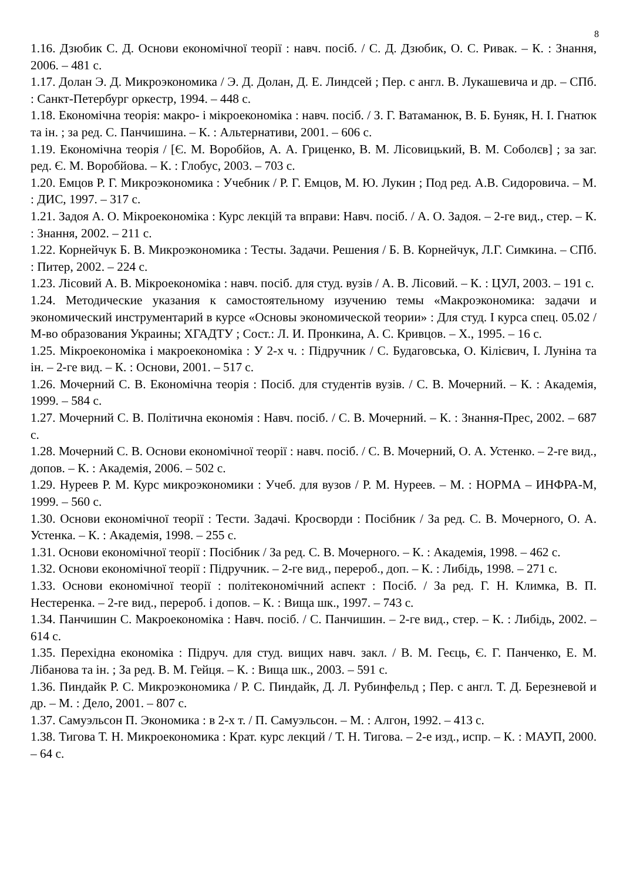8
1.16. Дзюбик С. Д. Основи економічної теорії : навч. посіб. / С. Д. Дзюбик, О. С. Ривак. – К. : Знання, 2006. – 481 с.
1.17. Долан Э. Д. Микроэкономика / Э. Д. Долан, Д. Е. Линдсей ; Пер. с англ. В. Лукашевича и др. – СПб. : Санкт-Петербург оркестр, 1994. – 448 с.
1.18. Економічна теорія: макро- і мікроекономіка : навч. посіб. / З. Г. Ватаманюк, В. Б. Буняк, Н. І. Гнатюк та ін. ; за ред. С. Панчишина. – К. : Альтернативи, 2001. – 606 с.
1.19. Економічна теорія / [Є. М. Воробйов, А. А. Гриценко, В. М. Лісовицький, В. М. Соболєв] ; за заг. ред. Є. М. Воробйова. – К. : Глобус, 2003. – 703 с.
1.20. Емцов Р. Г. Микроэкономика : Учебник / Р. Г. Емцов, М. Ю. Лукин ; Под ред. А.В. Сидоровича. – М. : ДИС, 1997. – 317 с.
1.21. Задоя А. О. Мікроекономіка : Курс лекцій та вправи: Навч. посіб. / А. О. Задоя. – 2-ге вид., стер. – К. : Знання, 2002. – 211 с.
1.22. Корнейчук Б. В. Микроэкономика : Тесты. Задачи. Решения / Б. В. Корнейчук, Л.Г. Симкина. – СПб. : Питер, 2002. – 224 с.
1.23. Лісовий А. В. Мікроекономіка : навч. посіб. для студ. вузів / А. В. Лісовий. – К. : ЦУЛ, 2003. – 191 с.
1.24. Методические указания к самостоятельному изучению темы «Макроэкономика: задачи и экономический инструментарий в курсе «Основы экономической теории» : Для студ. I курса спец. 05.02 / М-во образования Украины; ХГАДТУ ; Сост.: Л. И. Пронкина, А. С. Кривцов. – Х., 1995. – 16 с.
1.25. Мікроекономіка і макроекономіка : У 2-х ч. : Підручник / С. Будаговська, О. Кілієвич, І. Луніна та ін. – 2-ге вид. – К. : Основи, 2001. – 517 с.
1.26. Мочерний С. В. Економічна теорія : Посіб. для студентів вузів. / С. В. Мочерний. – К. : Академія, 1999. – 584 с.
1.27. Мочерний С. В. Політична економія : Навч. посіб. / С. В. Мочерний. – К. : Знання-Прес, 2002. – 687 с.
1.28. Мочерний С. В. Основи економічної теорії : навч. посіб. / С. В. Мочерний, О. А. Устенко. – 2-ге вид., допов. – К. : Академія, 2006. – 502 с.
1.29. Нуреев Р. М. Курс микроэкономики : Учеб. для вузов / Р. М. Нуреев. – М. : НОРМА – ИНФРА-М, 1999. – 560 с.
1.30. Основи економічної теорії : Тести. Задачі. Кросворди : Посібник / За ред. С. В. Мочерного, О. А. Устенка. – К. : Академія, 1998. – 255 с.
1.31. Основи економічної теорії : Посібник / За ред. С. В. Мочерного. – К. : Академія, 1998. – 462 с.
1.32. Основи економічної теорії : Підручник. – 2-ге вид., перероб., доп. – К. : Либідь, 1998. – 271 с.
1.33. Основи економічної теорії : політекономічний аспект : Посіб. / За ред. Г. Н. Климка, В. П. Нестеренка. – 2-ге вид., перероб. і допов. – К. : Вища шк., 1997. – 743 с.
1.34. Панчишин С. Макроекономіка : Навч. посіб. / С. Панчишин. – 2-ге вид., стер. – К. : Либідь, 2002. – 614 с.
1.35. Перехідна економіка : Підруч. для студ. вищих навч. закл. / В. М. Геєць, Є. Г. Панченко, Е. М. Лібанова та ін. ; За ред. В. М. Гейця. – К. : Вища шк., 2003. – 591 с.
1.36. Пиндайк Р. С. Микроэкономика / Р. С. Пиндайк, Д. Л. Рубинфельд ; Пер. с англ. Т. Д. Березневой и др. – М. : Дело, 2001. – 807 с.
1.37. Самуэльсон П. Экономика : в 2-х т. / П. Самуэльсон. – М. : Алгон, 1992. – 413 с.
1.38. Тигова Т. Н. Микроекономика : Крат. курс лекций / Т. Н. Тигова. – 2-е изд., испр. – К. : МАУП, 2000. – 64 с.